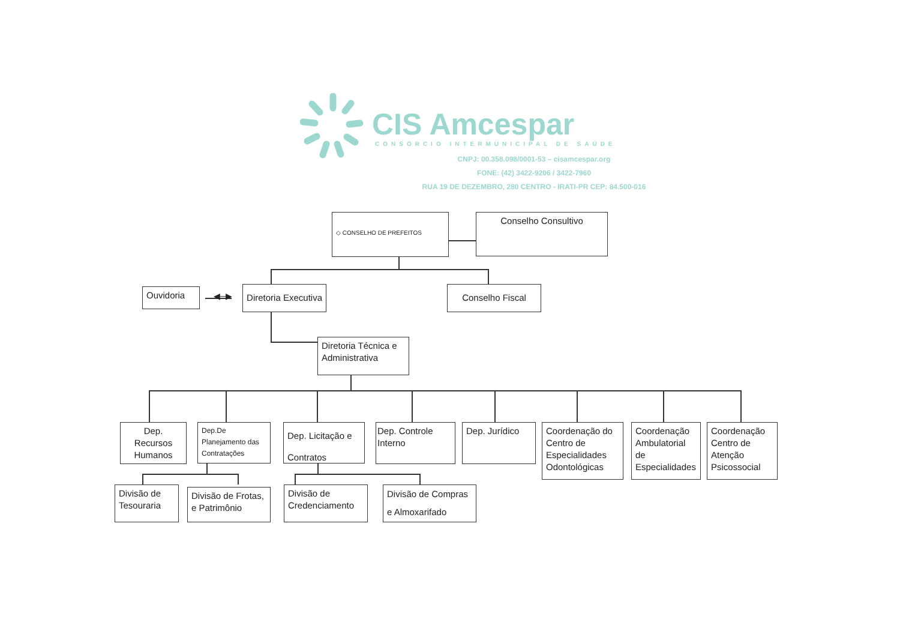CIS Amcespar
CONSÓRCIO INTERMUNICIPAL DE SAÚDE
CNPJ: 00.358.098/0001-53 – cisamcespar.org
FONE: (42) 3422-9206 / 3422-7960
RUA 19 DE DEZEMBRO, 280 CENTRO - IRATI-PR CEP: 84.500-016
◇ CONSELHO DE PREFEITOS
Conselho Consultivo
Ouvidoria
◀─▶
Diretoria Executiva
Conselho Fiscal
Diretoria Técnica e Administrativa
Dep. Recursos Humanos
Dep.De Planejamento das Contratações
Dep. Licitação e Contratos
Dep. Controle Interno
Dep. Jurídico
Coordenação do Centro de Especialidades Odontológicas
Coordenação Ambulatorial de Especialidades
Coordenação Centro de Atenção Psicossocial
Divisão de Tesouraria
Divisão de Frotas, e Patrimônio
Divisão de Credenciamento
Divisão de Compras e Almoxarifado